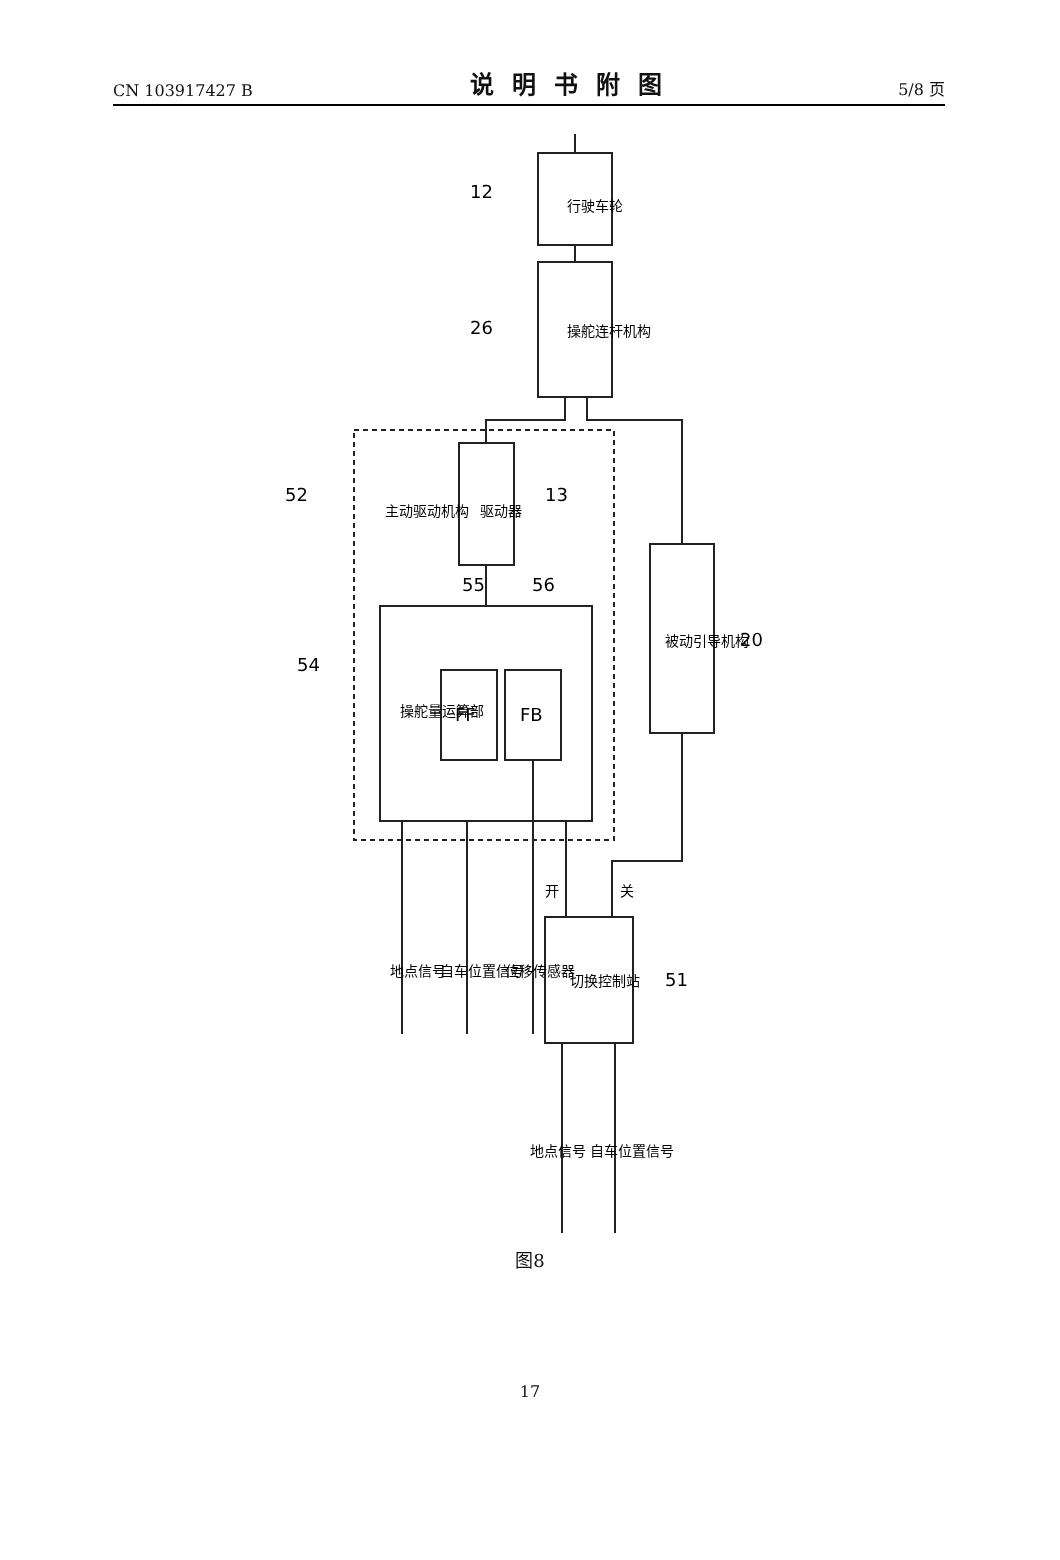CN 103917427 B 说明书附图 5/8 页
12
26
52
13
54
55
56
20
51
行驶车轮
操舵连杆机构
驱动器
主动驱动机构
操舵量运算部
FF
FB
被动引导机构
切换控制站
地点信号
自车位置信号
位移传感器
开
关
地点信号
自车位置信号
图8
17